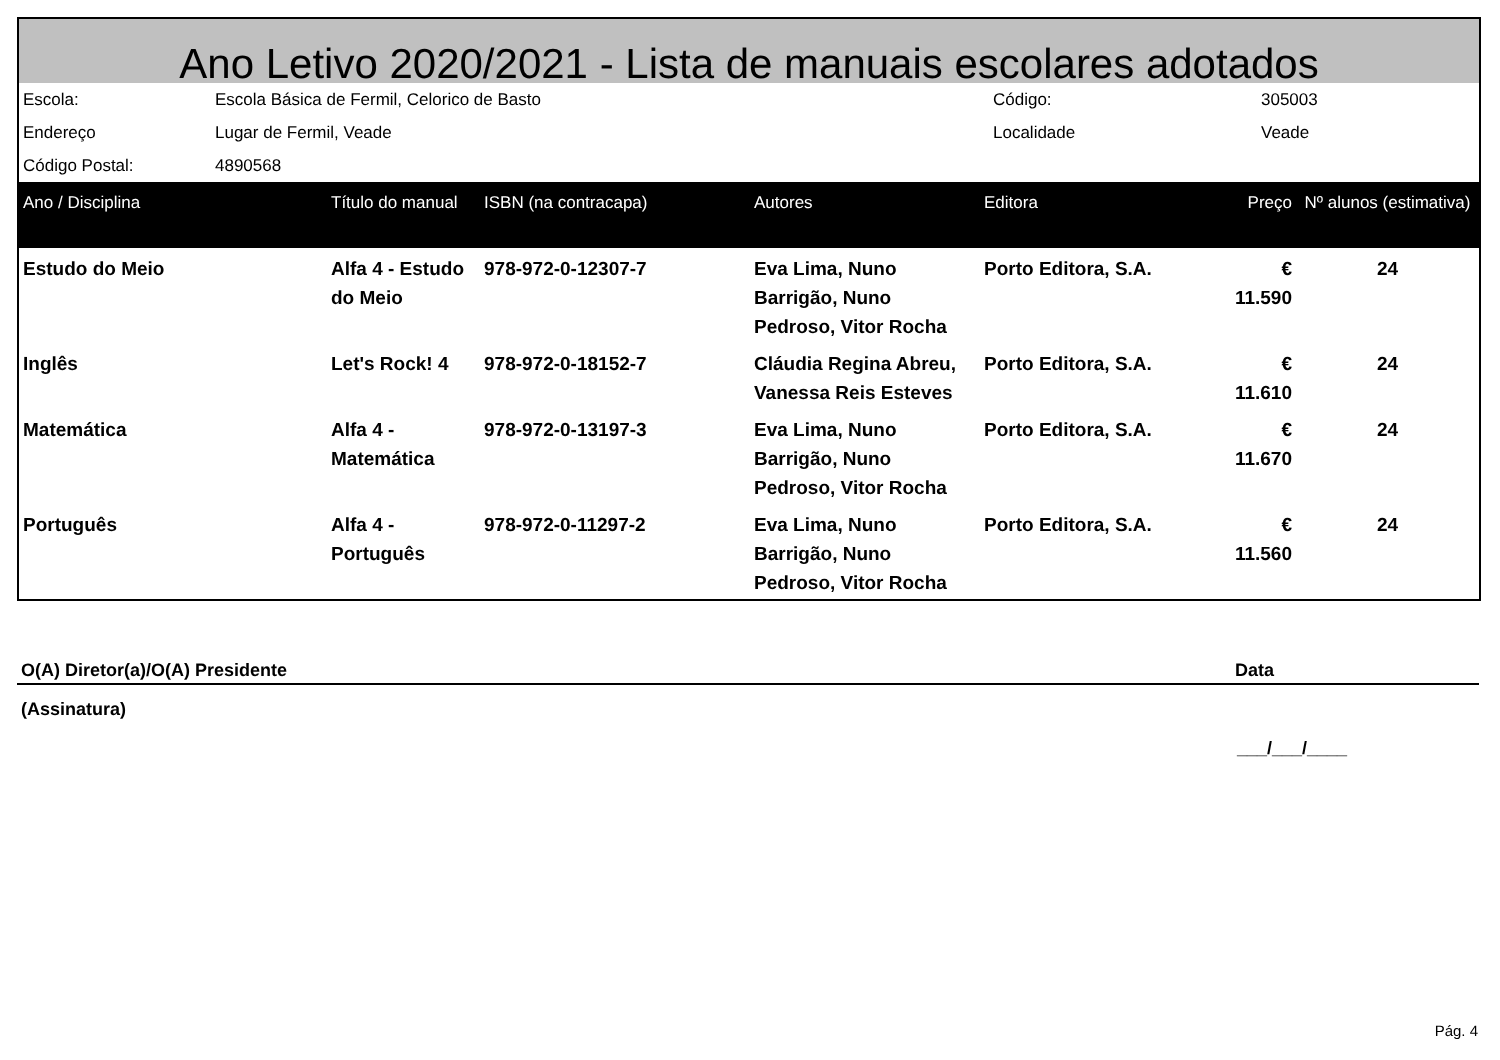Ano Letivo 2020/2021 - Lista de manuais escolares adotados
| Escola: | Escola Básica de Fermil, Celorico de Basto | Código: | 305003 |
| Endereço | Lugar de Fermil, Veade | Localidade | Veade |
| Código Postal: | 4890568 | | |
| Ano / Disciplina | Título do manual | ISBN (na contracapa) | Autores | Editora | Preço | Nº alunos (estimativa) |
| --- | --- | --- | --- | --- | --- | --- |
| Estudo do Meio | Alfa 4 - Estudo do Meio | 978-972-0-12307-7 | Eva Lima, Nuno Barrigão, Nuno Pedroso, Vitor Rocha | Porto Editora, S.A. | € 11.590 | 24 |
| Inglês | Let's Rock! 4 | 978-972-0-18152-7 | Cláudia Regina Abreu, Vanessa Reis Esteves | Porto Editora, S.A. | € 11.610 | 24 |
| Matemática | Alfa 4 - Matemática | 978-972-0-13197-3 | Eva Lima, Nuno Barrigão, Nuno Pedroso, Vitor Rocha | Porto Editora, S.A. | € 11.670 | 24 |
| Português | Alfa 4 - Português | 978-972-0-11297-2 | Eva Lima, Nuno Barrigão, Nuno Pedroso, Vitor Rocha | Porto Editora, S.A. | € 11.560 | 24 |
O(A) Diretor(a)/O(A) Presidente Data
(Assinatura)
___/___/____
Pág. 4